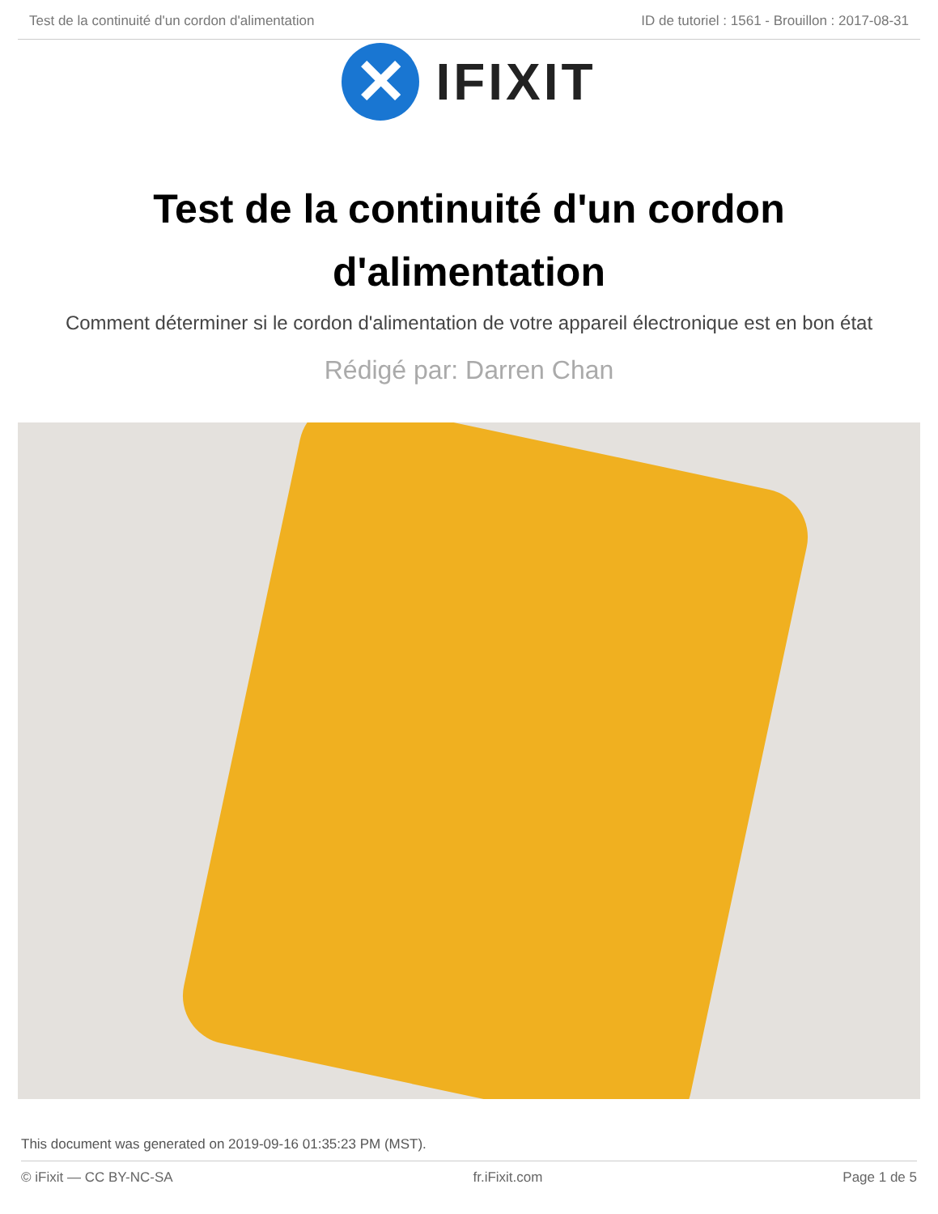Test de la continuité d'un cordon d'alimentation ID de tutoriel : 1561 - Brouillon : 2017-08-31
✕
IFIXIT
Test de la continuité d'un cordon d'alimentation
Comment déterminer si le cordon d'alimentation de votre appareil électronique est en bon état
Rédigé par: Darren Chan
This document was generated on 2019-09-16 01:35:23 PM (MST).
© iFixit — CC BY-NC-SA fr.iFixit.com Page 1 de 5